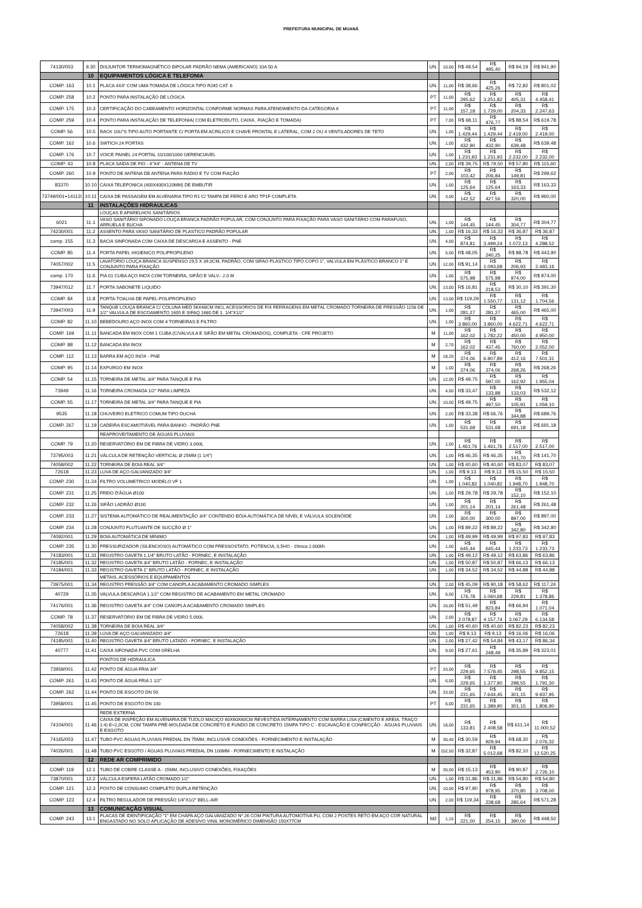PREFEITURA MUNICIPAL DE MUANÁ
| 74130/003 | 9.30 | DISJUNTOR TERMOMAGNÉTICO BIPOLAR PADRÃO NEMA (AMERICANO) 10A 50 A | UN. | 10,00 | R$ 49,54 | R$ 495,40 | R$ 94,19 | R$ 941,90 |
| | 10 | EQUIPAMENTOS LÓGICA E TELEFONIA | | | | | | |
| COMP. 163 | 10.1 | PLACA 4X4" COM UMA TOMADA DE LÓGICA TIPO RJ45 CAT. 6 | UN. | 11,00 | R$ 38,66 | R$ 425,26 | R$ 72,82 | R$ 801,02 |
| COMP. 258 | 10.2 | PONTO PARA INSTALAÇÃO DE LÓGICA | PT | 11,00 | R$ 295,62 | R$ 3.251,82 | R$ 405,31 | R$ 4.458,41 |
| COMP. 175 | 10.3 | CERTIFICAÇÃO DO CABEAMENTO HORIZONTAL CONFORME NORMAS PARA ATENDIMENTO DA CATEGORIA 6 | PT | 11,00 | R$ 157,18 | R$ 1.729,00 | R$ 204,33 | R$ 2.247,63 |
| COMP. 259 | 10.4 | PONTO PARA INSTALAÇÃO DE TELEFONIA( COM ELETRODUTO, CAIXA , FIAÇÃO E TOMADA) | PT | 7,00 | R$ 68,11 | R$ 476,77 | R$ 88,54 | R$ 619,78 |
| COMP. 56 | 10.5 | RACK 10U"S TIPO AUTO PORTANTE C/ PORTA EM ACRILICO E CHAVE FRONTAL E LATERAL, COM 2 OU 4 VENTILADORES DE TETO | UN. | 1,00 | R$ 1.429,44 | R$ 1.429,44 | R$ 2.419,00 | R$ 2.419,00 |
| COMP. 162 | 10.6 | SWTICH 24 PORTAS | UN. | 1,00 | R$ 432,90 | R$ 432,90 | R$ 639,48 | R$ 639,48 |
| COMP. 176 | 10.7 | VOICE PAINEL 24 PORTAL 10/100/1000 GERENCIAVEL | UN. | 1,00 | R$ 1.231,93 | R$ 1.231,93 | R$ 2.232,00 | R$ 2.232,00 |
| COMP. 43 | 10.8 | PLACA SAÍDA DE FIO - 4"X4" - ANTENA DE TV | UN. | 2,00 | R$ 39,75 | R$ 79,50 | R$ 57,80 | R$ 115,60 |
| COMP. 260 | 10.9 | PONTO DE ANTENA DE ANTENA PARA RÁDIO E TV COM FIAÇÃO | PT | 2,00 | R$ 103,42 | R$ 206,84 | R$ 149,81 | R$ 299,62 |
| 83370 | 10.10 | CAIXA TELEFONICA (400X400X120MM) DE EMBUTIR | UN. | 1,00 | R$ 125,64 | R$ 125,64 | R$ 163,33 | R$ 163,33 |
| 73749/001+14112i | 10.11 | CAIXA DE PASSAGEM EM ALVENARIA TIPO R1 C/ TAMPA DE FERO E ARO TP1F COMPLETA | UN. | 3,00 | R$ 142,52 | R$ 427,56 | R$ 320,00 | R$ 960,00 |
| | 11 | INSTALAÇÕES HIDRAULICAS | | | | | | |
| | | LOUÇAS E APARELHOS SANITÁRIOS | | | | | | |
| 6021 | 11.1 | VASO SANITÁRIO SIFONADO LOUÇA BRANCA PADRÃO POPULAR, COM CONJUNTO PARA FIXAÇÃO PARA VASO SANITÁRIO COM PARAFUSO, ARRUELA E BUCHA | UN. | 1,00 | R$ 144,45 | R$ 144,45 | R$ 304,77 | R$ 304,77 |
| 74230/001 | 11.2 | ASSENTO PARA VASO SANITÁRIO DE PLASTICO PADRÃO POPULAR | UN. | 1,00 | R$ 16,33 | R$ 16,33 | R$ 36,87 | R$ 36,87 |
| comp. 155 | 11.3 | BACIA SINFONADA COM CAIXA DE DESCARGA E ASSENTO - PNE | UN. | 4,00 | R$ 874,81 | R$ 3.499,24 | R$ 1.072,13 | R$ 4.288,52 |
| COMP. 85 | 11.4 | PORTA PAPEL HIGIENICO POLIPROPILENO | UN. | 5,00 | R$ 48,05 | R$ 240,25 | R$ 88,78 | R$ 443,90 |
| 74057/002 | 11.5 | LAVATORIO LOUÇA BRANCA SUSPENSO 29,5 X 39,0CM, PADRÃO, COM SIFAO PLASTICO TIPO COPO 1", VALVULA EM PLÁSTICO BRANCO 1" E CONJUNTO PARA FIXAÇÃO | UN. | 12,00 | R$ 91,14 | R$ 1.093,68 | R$ 206,93 | R$ 2.483,16 |
| comp. 170 | 11.6 | PIA 01 CUBA AÇO INOX COM TORNEIRA, SIFÃO E VALV.- 2.0 M | UN. | 1,00 | R$ 575,98 | R$ 575,98 | R$ 974,00 | R$ 974,00 |
| 73947/012 | 11.7 | PORTA SABONETE LIQUIDO | UN. | 13,00 | R$ 16,81 | R$ 218,53 | R$ 30,10 | R$ 391,30 |
| COMP. 84 | 11.8 | PORTA-TOALHA DE PAPEL-POLIPROPILENO | UN. | 13,00 | R$ 119,29 | R$ 1.550,77 | R$ 131,12 | R$ 1.704,56 |
| 73947/003 | 11.9 | TANQUE LOUÇA BRANCA C/ COLUNA MED 56X48CM INCL ACESSORIOS DE FIX FERRAGENS EM METAL CROMADO TORNEIRA DE PRESSÃO 1158 DE 1/2" VALVULA DE ESCOAMENTO 1605 E SIFAQ 1680 DE 1. 1/4"X1/2" | UN. | 1,00 | R$ 281,27 | R$ 281,27 | R$ 465,00 | R$ 465,00 |
| COMP. 82 | 11.10 | BEBEDOURO AÇO INOX COM 4 TORNEIRAS E FILTRO | UN. | 1,00 | R$ 3.860,00 | R$ 3.860,00 | R$ 4.622,71 | R$ 4.622,71 |
| COMP. 169 | 11.11 | BANCADA EM INOX COM 1 CUBA (C/VALVULA E SIFÃO EM METAL CROMADOS), COMPLETA - CFE PROJETO | M | 11,00 | R$ 162,02 | R$ 1.782,22 | R$ 450,00 | R$ 4.950,00 |
| COMP. 88 | 11.12 | BANCADA EM INOX | M | 2,70 | R$ 162,02 | R$ 437,45 | R$ 760,00 | R$ 2.052,00 |
| COMP. 112 | 11.13 | BARRA EM AÇO INOX - PNE | M | 18,20 | R$ 374,06 | R$ 6.807,89 | R$ 412,16 | R$ 7.501,31 |
| COMP. 95 | 11.14 | EXPURGO EM INOX | M | 1,00 | R$ 374,06 | R$ 374,06 | R$ 268,26 | R$ 268,26 |
| COMP. 54 | 11.15 | TORNEIRA DE METAL 3/4" PARA TANQUE E PIA | UN. | 12,00 | R$ 49,75 | R$ 597,00 | R$ 162,92 | R$ 1.955,04 |
| 73949 | 11.16 | TORNEIRA CROMADA 1/2" PARA LIMPEZA | UN. | 4,00 | R$ 33,47 | R$ 133,88 | R$ 133,03 | R$ 532,12 |
| COMP. 55 | 11.17 | TORNEIRA DE METAL 3/4" PARA TANQUE E PIA | UN. | 10,00 | R$ 49,75 | R$ 497,50 | R$ 105,91 | R$ 1.059,10 |
| 9535 | 11.18 | CHUVEIRO ELETRICO COMUM TIPO DUCHA | UN. | 2,00 | R$ 33,38 | R$ 66,76 | R$ 344,88 | R$ 689,76 |
| COMP. 267 | 11.19 | CADEIRA ESCAMOTIÁVEL PARA BANHO - PADRÃO PNE | UN. | 1,00 | R$ 531,68 | R$ 531,68 | R$ 691,18 | R$ 691,18 |
| | | REAPROVEITAMENTO DE ÁGUAS PLUVIAIS | | | | | | |
| COMP. 79 | 11.20 | RESERVATÓRIO EM DE FIBRA DE VIDRO 3.000L | UN. | 1,00 | R$ 1.461,76 | R$ 1.461,76 | R$ 2.517,00 | R$ 2.517,00 |
| 73795/003 | 11.21 | VÁLCULA DE RETENÇÃO VERTICAL Ø 25MM (1 1/4") | UN. | 1,00 | R$ 46,35 | R$ 46,35 | R$ 141,70 | R$ 141,70 |
| 74058/002 | 11.22 | TORNEIRA DE BOIA REAL 3/4" | UN. | 1,00 | R$ 40,60 | R$ 40,60 | R$ 83,07 | R$ 83,07 |
| 72618 | 11.23 | LUVA DE AÇO GALVANIZADO 3/4" | UN. | 1,00 | R$ 9,13 | R$ 9,13 | R$ 15,50 | R$ 15,50 |
| COMP. 230 | 11.24 | FILTRO VOLUMETRICO MODELO VF 1 | UN. | 1,00 | R$ 1.040,82 | R$ 1.040,82 | R$ 1.948,70 | R$ 1.948,70 |
| COMP. 231 | 11.25 | FREIO D'ÁGUA Ø100 | UN. | 1,00 | R$ 29,78 | R$ 29,78 | R$ 152,10 | R$ 152,10 |
| COMP. 232 | 11.26 | SIFÃO LADRÃO Ø100 | UN. | 1,00 | R$ 201,14 | R$ 201,14 | R$ 261,48 | R$ 261,48 |
| COMP. 233 | 11.27 | SISTEMA AUTOMÁTICO DE REALIMENTAÇÃO 3/4" CONTENDO BÓIA AUTOMÁTICA DE NÍVEL E VÁLVULA SOLENÓIDE | UN. | 1,00 | R$ 300,00 | R$ 300,00 | R$ 897,00 | R$ 897,00 |
| COMP. 234 | 11.28 | CONJUNTO FLUTUANTE DE SUCÇÃO Ø 1" | UN. | 1,00 | R$ 89,22 | R$ 89,22 | R$ 342,80 | R$ 342,80 |
| 74092/001 | 11.29 | BOIA AUTOMÁTICA DE MÍNIMO | UN. | 1,00 | R$ 49,99 | R$ 49,99 | R$ 97,83 | R$ 97,83 |
| COMP. 235 | 11.30 | PRESSURIZADOR (SILENCIOSO) AUTOMÁTICO COM PRESSOSTATO, POTENCIA, 0,5HO - 19mca 2.000l/h | UN. | 1,00 | R$ 645,44 | R$ 645,44 | R$ 1.233,73 | R$ 1.233,73 |
| 74183/001 | 11.31 | REGISTRO GAVETA 1,1/4" BRUTO LATÃO - FORNEC, E INSTALAÇÃO | UN. | 1,00 | R$ 49,12 | R$ 49,12 | R$ 63,86 | R$ 63,86 |
| 74185/001 | 11.32 | REGISTRO GAVETA 3/4" BRUTO LATÃO - FORNEC, E INSTALAÇÃO | UN. | 1,00 | R$ 50,87 | R$ 50,87 | R$ 66,13 | R$ 66,13 |
| 74184/001 | 11.33 | REGISTRO GAVETA 1" BRUTO LATÃO - FORNEC, E INSTALAÇÃO | UN. | 1,00 | R$ 34,52 | R$ 34,52 | R$ 44,88 | R$ 44,88 |
| | | METAIS, ACESSÓRIOS E EQUIPAMENTOS | | | | | | |
| 73975/001 | 11.34 | REGISTRO PRESSÃO 3/4" COM CANOPLA ACABAMENTO CROMADO SIMPLES | UN. | 2,00 | R$ 45,09 | R$ 90,18 | R$ 58,62 | R$ 117,24 |
| 40729 | 11.35 | VALVULA DESCARGA 1.1/2" COM REGISTRO DE ACABAMENTO EM METAL CROMADO | UN. | 6,00 | R$ 176,78 | R$ 1.060,68 | R$ 229,81 | R$ 1.378,86 |
| 74176/001 | 11.36 | REGISTRO GAVETA 3/4" COM CANOPLA ACABAMENTO CROMADO SIMPLES | UN. | 16,00 | R$ 51,49 | R$ 823,84 | R$ 66,94 | R$ 1.071,04 |
| COMP. 78 | 11.37 | RESERVATÓRIO EM DE FIBRA DE VIDRO 5.000L | UN. | 2,00 | R$ 2.078,87 | R$ 4.157,74 | R$ 3.067,29 | R$ 6.134,58 |
| 74058/002 | 11.38 | TORNEIRA DE BOIA REAL 3/4" | UN. | 1,00 | R$ 40,60 | R$ 40,60 | R$ 82,23 | R$ 82,23 |
| 72618 | 11.39 | LUVA DE AÇO GALVANIZADO 3/4" | UN. | 1,00 | R$ 9,13 | R$ 9,13 | R$ 16,06 | R$ 16,06 |
| 74185/001 | 11.40 | REGISTRO GAVETA 3/4" BRUTO LATADO - FORNEC. E INSTALAÇÃO | UN. | 2,00 | R$ 27,42 | R$ 54,84 | R$ 43,17 | R$ 86,34 |
| 40777 | 11.41 | CAIXA SIFONADA PVC COM GRELHA | UN. | 9,00 | R$ 27,61 | R$ 248,49 | R$ 35,89 | R$ 323,01 |
| | | PONTOS DE HIDRAULICA | | | | | | |
| 73959/001 | 11.42 | PONTO DE ÁGUA FRIA 3/4" | PT | 33,00 | R$ 229,65 | R$ 7.578,45 | R$ 298,55 | R$ 9.852,15 |
| COMP. 261 | 11.43 | PONTO DE ÁGUA FRIA 1 1/2" | UN. | 6,00 | R$ 229,65 | R$ 1.377,90 | R$ 298,55 | R$ 1.791,30 |
| COMP. 262 | 11.44 | PONTO DE ESGOTO DN 50 | UN. | 33,00 | R$ 231,65 | R$ 7.644,45 | R$ 301,15 | R$ 9.937,95 |
| 73958/001 | 11.45 | PONTO DE ESGOTO DN 100 | PT | 6,00 | R$ 231,65 | R$ 1.389,90 | R$ 301,15 | R$ 1.806,90 |
| | | REDE EXTERNA | | | | | | |
| 74104/001 | 11.46 | CAIXA DE INSPEÇÃO EM ALVENARIA DE TIJOLO MACIÇO 60X60X60CM REVESTIDA INTERNAMENTO COM BARRA LISA (CIMENTO E AREIA, TRAÇO 1:4) E=2,0CM, COM TAMPA PRÉ-MOLDADA DE CONCRETO E FUNDO DE CONCRETO 15MPA TIPO C - ESCAVAÇÃO E CONFECÇÃO - ÁGUAS PLUVIAIS E ESGOTO | UN. | 18,00 | R$ 133,81 | R$ 2.408,58 | R$ 611,14 | R$ 11.000,52 |
| 74165/003 | 11.47 | TUBO PVC ÁGUAS PLUVIAIS PREDIAL DN 75MM, INCLUSIVE CONEXÕES - FORNECIMENTO E INSTALAÇÃO | M | 30,40 | R$ 30,59 | R$ 929,94 | R$ 68,30 | R$ 2.076,32 |
| 74026/001 | 11.48 | TUBO PVC ESGOTO / ÁGUAS PLUVIAIS PREDIAL DN 100MM - FORNECIMENTO E INSTALAÇÃO | M | 152,50 | R$ 32,87 | R$ 5.012,68 | R$ 82,10 | R$ 12.520,25 |
| | 12 | REDE AR COMPRIMIDO | | | | | | |
| COMP. 119 | 12.1 | TUBO DE COBRE CLASSE A - 15MM, INCLUSIVO CONEXÕES, FIXAÇÕES | M | 30,00 | R$ 15,13 | R$ 453,90 | R$ 90,87 | R$ 2.726,10 |
| 73870/001 | 12.2 | VÁLCULA ESFERA LATÃO CROMADO 1/2" | UN. | 1,00 | R$ 31,86 | R$ 31,86 | R$ 54,80 | R$ 54,80 |
| COMP. 121 | 12.3 | POSTO DE CONSUMO COMPLETO DUPLA RETENÇÃO | UN. | 10,00 | R$ 97,90 | R$ 978,95 | R$ 370,80 | R$ 3.708,00 |
| COMP. 123 | 12.4 | FILTRO REGULADOR DE PRESSÃO 1/4"X1/2" BELL-AIR | UN. | 2,00 | R$ 119,34 | R$ 238,68 | R$ 285,64 | R$ 571,28 |
| | 13 | COMUNICAÇÃO VISUAL | | | | | | |
| COMP. 243 | 13.1 | PLACAS DE IDENTIFICAÇÃO "1" EM CHAPA AÇO GALVANIZADO Nº 26 COM PINTURA AUTOMOTIVA PU, COM 2 POSTES RETO EM AÇO COR NATURAL ENGASTADO NO SOLO APLICAÇÃO DE ADESIVO VINIL MONOMÉRICO DIMENSÃO 150X77CM | M2 | 1,15 | R$ 221,00 | R$ 254,15 | R$ 390,00 | R$ 448,50 |